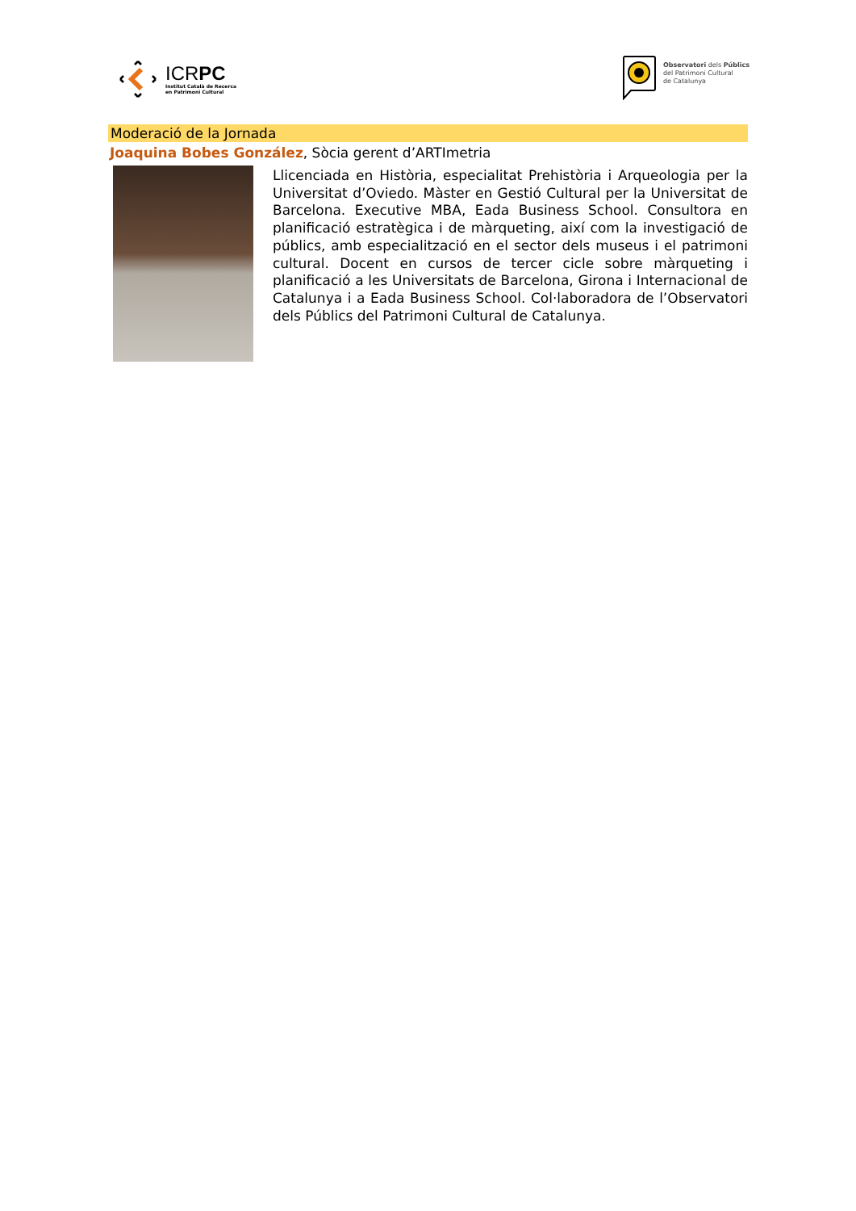ICRPC
Institut Català de Recerca
en Patrimoni Cultural
Observatori dels Públics
del Patrimoni Cultural
de Catalunya
Moderació de la Jornada
Joaquina Bobes González, Sòcia gerent d’ARTImetria
Llicenciada en Història, especialitat Prehistòria i Arqueologia per la Universitat d’Oviedo. Màster en Gestió Cultural per la Universitat de Barcelona. Executive MBA, Eada Business School. Consultora en planificació estratègica i de màrqueting, així com la investigació de públics, amb especialització en el sector dels museus i el patrimoni cultural. Docent en cursos de tercer cicle sobre màrqueting i planificació a les Universitats de Barcelona, Girona i Internacional de Catalunya i a Eada Business School. Col·laboradora de l’Observatori dels Públics del Patrimoni Cultural de Catalunya.